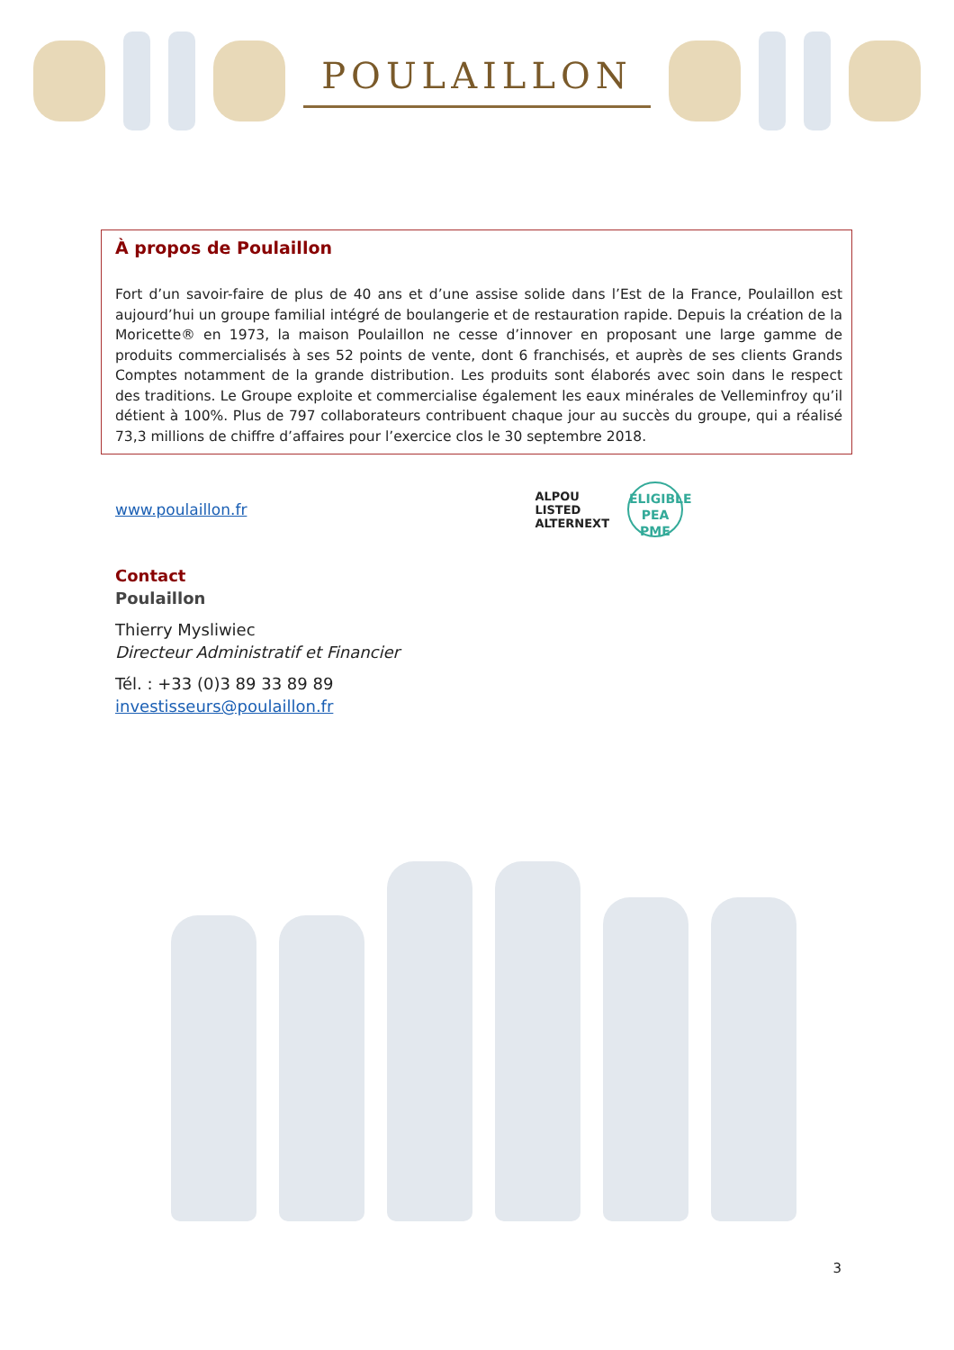POULAILLON
À propos de Poulaillon
Fort d’un savoir-faire de plus de 40 ans et d’une assise solide dans l’Est de la France, Poulaillon est aujourd’hui un groupe familial intégré de boulangerie et de restauration rapide. Depuis la création de la Moricette® en 1973, la maison Poulaillon ne cesse d’innover en proposant une large gamme de produits commercialisés à ses 52 points de vente, dont 6 franchisés, et auprès de ses clients Grands Comptes notamment de la grande distribution. Les produits sont élaborés avec soin dans le respect des traditions. Le Groupe exploite et commercialise également les eaux minérales de Velleminfroy qu’il détient à 100%. Plus de 797 collaborateurs contribuent chaque jour au succès du groupe, qui a réalisé 73,3 millions de chiffre d’affaires pour l’exercice clos le 30 septembre 2018.
www.poulaillon.fr
ALPOU
LISTED
ALTERNEXT
ELIGIBLE
PEA
PME
Contact
Poulaillon
Thierry Mysliwiec
Directeur Administratif et Financier
Tél. : +33 (0)3 89 33 89 89
investisseurs@poulaillon.fr
3